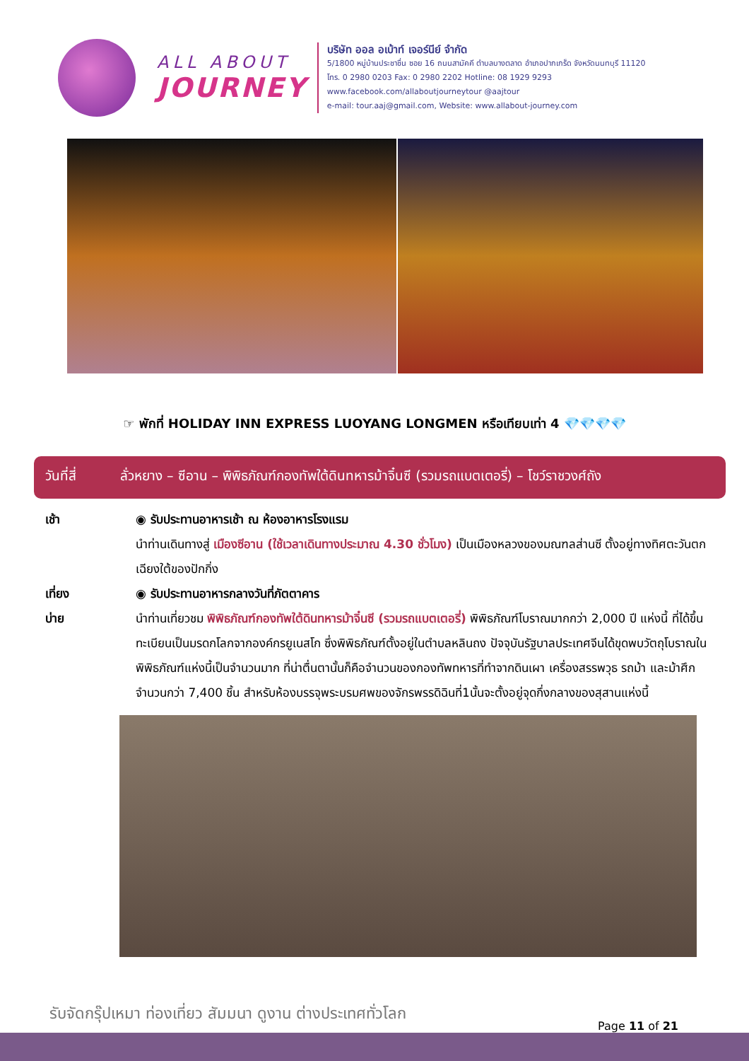ALL ABOUT
JOURNEY
บริษัท ออล อเบ้าท์ เจอร์นีย์ จำกัด
5/1800 หมู่บ้านประชาชื่น ซอย 16 ถนนสามัคคี ตำบลบางตลาด อำเภอปากเกร็ด จังหวัดนนทบุรี 11120
โทร. 0 2980 0203 Fax: 0 2980 2202 Hotline: 08 1929 9293
www.facebook.com/allaboutjourneytour @aajtour
e-mail: tour.aaj@gmail.com, Website: www.allabout-journey.com
☞ พักที่ HOLIDAY INN EXPRESS LUOYANG LONGMEN หรือเทียบเท่า 4 💎💎💎💎
วันที่สี่ ลั่วหยาง – ซีอาน – พิพิธภัณฑ์กองทัพใต้ดินทหารม้าจิ๋นซี (รวมรถแบตเตอรี่) – โชว์ราชวงศ์ถัง
เช้า ◉ รับประทานอาหารเช้า ณ ห้องอาหารโรงแรม
นำท่านเดินทางสู่ เมืองซีอาน (ใช้เวลาเดินทางประมาณ 4.30 ชั่วโมง) เป็นเมืองหลวงของมณฑลส่านซี ตั้งอยู่ทางทิศตะวันตกเฉียงใต้ของปักกิ่ง
เที่ยง ◉ รับประทานอาหารกลางวันที่ภัตตาคาร
บ่าย นำท่านเที่ยวชม พิพิธภัณฑ์กองทัพใต้ดินทหารม้าจิ๋นซี (รวมรถแบตเตอรี่) พิพิธภัณฑ์โบราณมากกว่า 2,000 ปี แห่งนี้ ที่ได้ขึ้นทะเบียนเป็นมรดกโลกจากองค์กรยูเนสโก ซึ่งพิพิธภัณฑ์ตั้งอยู่ในตำบลหลินถง ปัจจุบันรัฐบาลประเทศจีนได้ขุดพบวัตถุโบราณในพิพิธภัณฑ์แห่งนี้เป็นจำนวนมาก ที่น่าตื่นตานั้นก็คือจำนวนของกองทัพทหารที่ทำจากดินเผา เครื่องสรรพวุธ รถม้า และม้าศึก จำนวนกว่า 7,400 ชิ้น สำหรับห้องบรรจุพระบรมศพของจักรพรรดิฉินที่1นั้นจะตั้งอยู่จุดกึ่งกลางของสุสานแห่งนี้
รับจัดกรุ๊ปเหมา ท่องเที่ยว สัมมนา ดูงาน ต่างประเทศทั่วโลก
Page 11 of 21